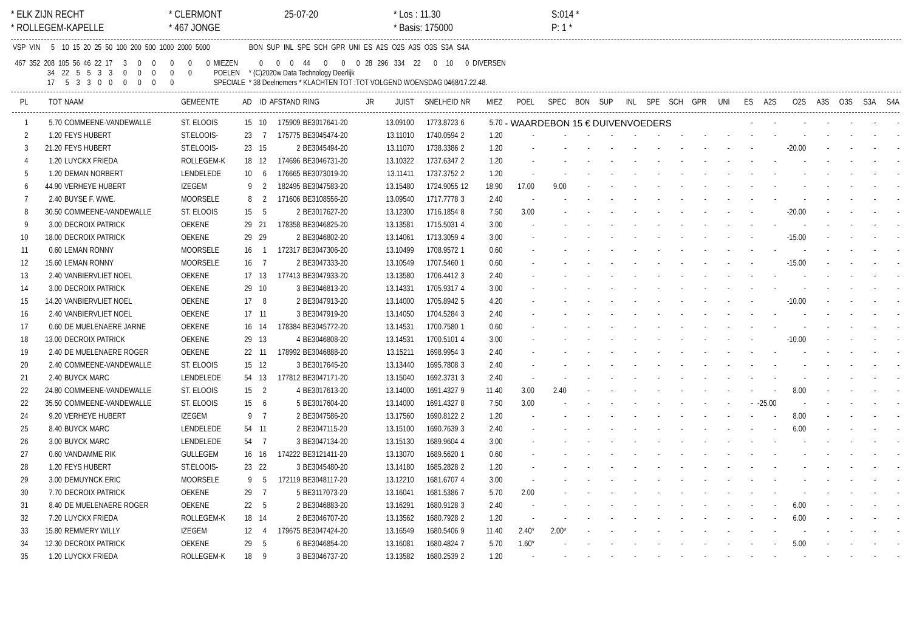* ELK ZIJN RECHT
* CLERMONT
25-07-20
* Los : 11.30
S:014 *
* ROLLEGEM-KAPELLE
* 467 JONGE
* Basis: 175000
P: 1 *
| VSP | VIN | 5 | 10 | 15 | 20 | 25 | 50 | 100 | 200 | 500 | 1000 | 2000 | 5000 | | BON | SUP | INL | SPE | SCH | GPR | UNI | ES | A2S | O2S | A3S | O3S | S3A | S4A | |
| --- | --- | --- | --- | --- | --- | --- | --- | --- | --- | --- | --- | --- | --- | --- | --- | --- | --- | --- | --- | --- | --- | --- | --- | --- | --- | --- | --- | --- | --- |
| 467 | 352 | 208 | 105 | 56 | 46 | 22 | 17 | 3 | 0 | 0 | 0 | 0 | 0 | MIEZEN | 0 | 0 | 0 | 44 | 0 | 0 | 0 | 28 | 296 | 334 | 22 | 0 | 10 | 0 | DIVERSEN |
| | | 34 | 22 | 5 | 5 | 3 | 3 | 0 | 0 | 0 | 0 | 0 | | POELEN | * (C)2020w Data Technology Deerlijk | | | | | | | | | | | | | | |
| | | 17 | 5 | 3 | 3 | 0 | 0 | 0 | 0 | 0 | 0 | | | SPECIALE | * 38 Deelnemers * KLACHTEN TOT :TOT VOLGEND WOENSDAG 0468/17.22.48. | | | | | | | | | | | | | | |
| PL | TOT | NAAM | GEMEENTE | AD | ID | AFSTAND | RING | JR | JUIST | SNELHEID | NR | MIEZ | POEL | SPEC | BON | SUP | INL | SPE | SCH | GPR | UNI | ES | A2S | O2S | A3S | O3S | S3A | S4A |
| --- | --- | --- | --- | --- | --- | --- | --- | --- | --- | --- | --- | --- | --- | --- | --- | --- | --- | --- | --- | --- | --- | --- | --- | --- | --- | --- | --- | --- |
| 1 | 5.70 | COMMEENE-VANDEWALLE | ST. ELOOIS | 15 | 10 | 175909 | BE3017641-20 | | 13.09100 | 1773.8723 | 6 | 5.70 | - WAARDEBON 15 € DUIVENVOEDERS | | | | | | | | | - | - | - | - | - | - | - |
| 2 | 1.20 | FEYS HUBERT | ST.ELOOIS- | 23 | 7 | 175775 | BE3045474-20 | | 13.11010 | 1740.0594 | 2 | 1.20 | - | - | - | - | - | - | - | - | - | - | - | - | - | - | - | - |
| 3 | 21.20 | FEYS HUBERT | ST.ELOOIS- | 23 | 15 | 2 | BE3045494-20 | | 13.11070 | 1738.3386 | 2 | 1.20 | - | - | - | - | - | - | - | - | - | - | | -20.00 | - | - | - | - |
| 4 | 1.20 | LUYCKX FRIEDA | ROLLEGEM-K | 18 | 12 | 174696 | BE3046731-20 | | 13.10322 | 1737.6347 | 2 | 1.20 | - | - | - | - | - | - | - | - | - | - | - | - | - | - | - | - |
| 5 | 1.20 | DEMAN NORBERT | LENDELEDE | 10 | 6 | 176665 | BE3073019-20 | | 13.11411 | 1737.3752 | 2 | 1.20 | - | - | - | - | - | - | - | - | - | - | - | - | - | - | - | - |
| 6 | 44.90 | VERHEYE HUBERT | IZEGEM | 9 | 2 | 182495 | BE3047583-20 | | 13.15480 | 1724.9055 | 12 | 18.90 | 17.00 | 9.00 | - | - | - | - | - | - | - | - | - | - | - | - | - | - |
| 7 | 2.40 | BUYSE F. WWE. | MOORSELE | 8 | 2 | 171606 | BE3108556-20 | | 13.09540 | 1717.7778 | 3 | 2.40 | - | - | - | - | - | - | - | - | - | - | - | - | - | - | - | - |
| 8 | 30.50 | COMMEENE-VANDEWALLE | ST. ELOOIS | 15 | 5 | 2 | BE3017627-20 | | 13.12300 | 1716.1854 | 8 | 7.50 | 3.00 | - | - | - | - | - | - | - | - | - | | -20.00 | - | - | - | - |
| 9 | 3.00 | DECROIX PATRICK | OEKENE | 29 | 21 | 178358 | BE3046825-20 | | 13.13581 | 1715.5031 | 4 | 3.00 | - | - | - | - | - | - | - | - | - | - | - | - | - | - | - | - |
| 10 | 18.00 | DECROIX PATRICK | OEKENE | 29 | 29 | 2 | BE3046802-20 | | 13.14061 | 1713.3059 | 4 | 3.00 | - | - | - | - | - | - | - | - | - | - | | -15.00 | - | - | - | - |
| 11 | 0.60 | LEMAN RONNY | MOORSELE | 16 | 1 | 172317 | BE3047306-20 | | 13.10499 | 1708.9572 | 1 | 0.60 | - | - | - | - | - | - | - | - | - | - | - | - | - | - | - | - |
| 12 | 15.60 | LEMAN RONNY | MOORSELE | 16 | 7 | 2 | BE3047333-20 | | 13.10549 | 1707.5460 | 1 | 0.60 | - | - | - | - | - | - | - | - | - | - | | -15.00 | - | - | - | - |
| 13 | 2.40 | VANBIERVLIET NOEL | OEKENE | 17 | 13 | 177413 | BE3047933-20 | | 13.13580 | 1706.4412 | 3 | 2.40 | - | - | - | - | - | - | - | - | - | - | - | - | - | - | - | - |
| 14 | 3.00 | DECROIX PATRICK | OEKENE | 29 | 10 | 3 | BE3046813-20 | | 13.14331 | 1705.9317 | 4 | 3.00 | - | - | - | - | - | - | - | - | - | - | - | - | - | - | - | - |
| 15 | 14.20 | VANBIERVLIET NOEL | OEKENE | 17 | 8 | 2 | BE3047913-20 | | 13.14000 | 1705.8942 | 5 | 4.20 | - | - | - | - | - | - | - | - | - | - | | -10.00 | - | - | - | - |
| 16 | 2.40 | VANBIERVLIET NOEL | OEKENE | 17 | 11 | 3 | BE3047919-20 | | 13.14050 | 1704.5284 | 3 | 2.40 | - | - | - | - | - | - | - | - | - | - | - | - | - | - | - | - |
| 17 | 0.60 | DE MUELENAERE JARNE | OEKENE | 16 | 14 | 178384 | BE3045772-20 | | 13.14531 | 1700.7580 | 1 | 0.60 | - | - | - | - | - | - | - | - | - | - | - | - | - | - | - | - |
| 18 | 13.00 | DECROIX PATRICK | OEKENE | 29 | 13 | 4 | BE3046808-20 | | 13.14531 | 1700.5101 | 4 | 3.00 | - | - | - | - | - | - | - | - | - | - | | -10.00 | - | - | - | - |
| 19 | 2.40 | DE MUELENAERE ROGER | OEKENE | 22 | 11 | 178992 | BE3046888-20 | | 13.15211 | 1698.9954 | 3 | 2.40 | - | - | - | - | - | - | - | - | - | - | - | - | - | - | - | - |
| 20 | 2.40 | COMMEENE-VANDEWALLE | ST. ELOOIS | 15 | 12 | 3 | BE3017645-20 | | 13.13440 | 1695.7808 | 3 | 2.40 | - | - | - | - | - | - | - | - | - | - | - | - | - | - | - | - |
| 21 | 2.40 | BUYCK MARC | LENDELEDE | 54 | 13 | 177812 | BE3047171-20 | | 13.15040 | 1692.3731 | 3 | 2.40 | - | - | - | - | - | - | - | - | - | - | - | - | - | - | - | - |
| 22 | 24.80 | COMMEENE-VANDEWALLE | ST. ELOOIS | 15 | 2 | 4 | BE3017613-20 | | 13.14000 | 1691.4327 | 9 | 11.40 | 3.00 | 2.40 | - | - | - | - | - | - | - | - | - | 8.00 | - | - | - | - |
| 22 | 35.50 | COMMEENE-VANDEWALLE | ST. ELOOIS | 15 | 6 | 5 | BE3017604-20 | | 13.14000 | 1691.4327 | 8 | 7.50 | 3.00 | - | - | - | - | - | - | - | - | - | -25.00 | - | - | - | - | - |
| 24 | 9.20 | VERHEYE HUBERT | IZEGEM | 9 | 7 | 2 | BE3047586-20 | | 13.17560 | 1690.8122 | 2 | 1.20 | - | - | - | - | - | - | - | - | - | - | - | 8.00 | - | - | - | - |
| 25 | 8.40 | BUYCK MARC | LENDELEDE | 54 | 11 | 2 | BE3047115-20 | | 13.15100 | 1690.7639 | 3 | 2.40 | - | - | - | - | - | - | - | - | - | - | - | 6.00 | - | - | - | - |
| 26 | 3.00 | BUYCK MARC | LENDELEDE | 54 | 7 | 3 | BE3047134-20 | | 13.15130 | 1689.9604 | 4 | 3.00 | - | - | - | - | - | - | - | - | - | - | - | - | - | - | - | - |
| 27 | 0.60 | VANDAMME RIK | GULLEGEM | 16 | 16 | 174222 | BE3121411-20 | | 13.13070 | 1689.5620 | 1 | 0.60 | - | - | - | - | - | - | - | - | - | - | - | - | - | - | - | - |
| 28 | 1.20 | FEYS HUBERT | ST.ELOOIS- | 23 | 22 | 3 | BE3045480-20 | | 13.14180 | 1685.2828 | 2 | 1.20 | - | - | - | - | - | - | - | - | - | - | - | - | - | - | - | - |
| 29 | 3.00 | DEMUYNCK ERIC | MOORSELE | 9 | 5 | 172119 | BE3048117-20 | | 13.12210 | 1681.6707 | 4 | 3.00 | - | - | - | - | - | - | - | - | - | - | - | - | - | - | - | - |
| 30 | 7.70 | DECROIX PATRICK | OEKENE | 29 | 7 | 5 | BE3117073-20 | | 13.16041 | 1681.5386 | 7 | 5.70 | 2.00 | - | - | - | - | - | - | - | - | - | - | - | - | - | - | - |
| 31 | 8.40 | DE MUELENAERE ROGER | OEKENE | 22 | 5 | 2 | BE3046883-20 | | 13.16291 | 1680.9128 | 3 | 2.40 | - | - | - | - | - | - | - | - | - | - | - | 6.00 | - | - | - | - |
| 32 | 7.20 | LUYCKX FRIEDA | ROLLEGEM-K | 18 | 14 | 2 | BE3046707-20 | | 13.13562 | 1680.7928 | 2 | 1.20 | - | - | - | - | - | - | - | - | - | - | - | 6.00 | - | - | - | - |
| 33 | 15.80 | REMMERY WILLY | IZEGEM | 12 | 4 | 179675 | BE3047424-20 | | 13.16549 | 1680.5406 | 9 | 11.40 | 2.40* | 2.00* | - | - | - | - | - | - | - | - | - | - | - | - | - | - |
| 34 | 12.30 | DECROIX PATRICK | OEKENE | 29 | 5 | 6 | BE3046854-20 | | 13.16081 | 1680.4824 | 7 | 5.70 | 1.60* | - | - | - | - | - | - | - | - | - | - | 5.00 | - | - | - | - |
| 35 | 1.20 | LUYCKX FRIEDA | ROLLEGEM-K | 18 | 9 | 3 | BE3046737-20 | | 13.13582 | 1680.2539 | 2 | 1.20 | - | - | - | - | - | - | - | - | - | - | - | - | - | - | - | - |